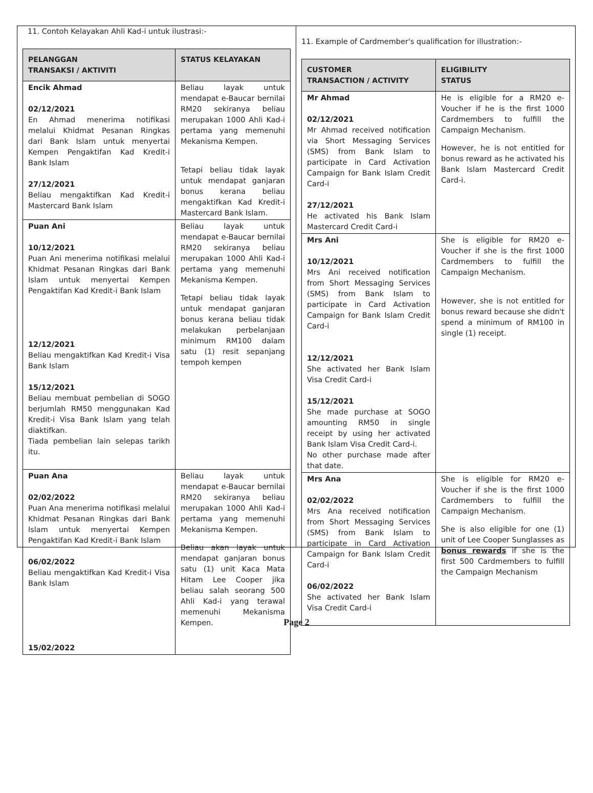11. Contoh Kelayakan Ahli Kad-i untuk ilustrasi:-
| PELANGGAN TRANSAKSI / AKTIVITI | STATUS KELAYAKAN |
| --- | --- |
| Encik Ahmad 02/12/2021 En Ahmad menerima notifikasi melalui Khidmat Pesanan Ringkas dari Bank Islam untuk menyertai Kempen Pengaktifan Kad Kredit-i Bank Islam 27/12/2021 Beliau mengaktifkan Kad Kredit-i Mastercard Bank Islam | Beliau layak untuk mendapat e-Baucar bernilai RM20 sekiranya beliau merupakan 1000 Ahli Kad-i pertama yang memenuhi Mekanisma Kempen. Tetapi beliau tidak layak untuk mendapat ganjaran bonus kerana beliau mengaktifkan Kad Kredit-i Mastercard Bank Islam. |
| Puan Ani 10/12/2021 Puan Ani menerima notifikasi melalui Khidmat Pesanan Ringkas dari Bank Islam untuk menyertai Kempen Pengaktifan Kad Kredit-i Bank Islam 12/12/2021 Beliau mengaktifkan Kad Kredit-i Visa Bank Islam 15/12/2021 Beliau membuat pembelian di SOGO berjumlah RM50 menggunakan Kad Kredit-i Visa Bank Islam yang telah diaktifkan. Tiada pembelian lain selepas tarikh itu. | Beliau layak untuk mendapat e-Baucar bernilai RM20 sekiranya beliau merupakan 1000 Ahli Kad-i pertama yang memenuhi Mekanisma Kempen. Tetapi beliau tidak layak untuk mendapat ganjaran bonus kerana beliau tidak melakukan perbelanjaan minimum RM100 dalam satu (1) resit sepanjang tempoh kempen |
| Puan Ana 02/02/2022 Puan Ana menerima notifikasi melalui Khidmat Pesanan Ringkas dari Bank Islam untuk menyertai Kempen Pengaktifan Kad Kredit-i Bank Islam 06/02/2022 Beliau mengaktifkan Kad Kredit-i Visa Bank Islam 15/02/2022 | Beliau layak untuk mendapat e-Baucar bernilai RM20 sekiranya beliau merupakan 1000 Ahli Kad-i pertama yang memenuhi Mekanisma Kempen. Beliau akan layak untuk mendapat ganjaran bonus satu (1) unit Kaca Mata Hitam Lee Cooper jika beliau salah seorang 500 Ahli Kad-i yang terawal memenuhi Mekanisma Kempen. |
11. Example of Cardmember's qualification for illustration:-
| CUSTOMER TRANSACTION / ACTIVITY | ELIGIBILITY STATUS |
| --- | --- |
| Mr Ahmad 02/12/2021 Mr Ahmad received notification via Short Messaging Services (SMS) from Bank Islam to participate in Card Activation Campaign for Bank Islam Credit Card-i 27/12/2021 He activated his Bank Islam Mastercard Credit Card-i | He is eligible for a RM20 e-Voucher if he is the first 1000 Cardmembers to fulfill the Campaign Mechanism. However, he is not entitled for bonus reward as he activated his Bank Islam Mastercard Credit Card-i. |
| Mrs Ani 10/12/2021 Mrs Ani received notification from Short Messaging Services (SMS) from Bank Islam to participate in Card Activation Campaign for Bank Islam Credit Card-i 12/12/2021 She activated her Bank Islam Visa Credit Card-i 15/12/2021 She made purchase at SOGO amounting RM50 in single receipt by using her activated Bank Islam Visa Credit Card-i. No other purchase made after that date. | She is eligible for RM20 e-Voucher if she is the first 1000 Cardmembers to fulfill the Campaign Mechanism. However, she is not entitled for bonus reward because she didn't spend a minimum of RM100 in single (1) receipt. |
| Mrs Ana 02/02/2022 Mrs Ana received notification from Short Messaging Services (SMS) from Bank Islam to participate in Card Activation Campaign for Bank Islam Credit Card-i 06/02/2022 She activated her Bank Islam Visa Credit Card-i | She is eligible for RM20 e-Voucher if she is the first 1000 Cardmembers to fulfill the Campaign Mechanism. She is also eligible for one (1) unit of Lee Cooper Sunglasses as bonus rewards if she is the first 500 Cardmembers to fulfill the Campaign Mechanism |
Page 2